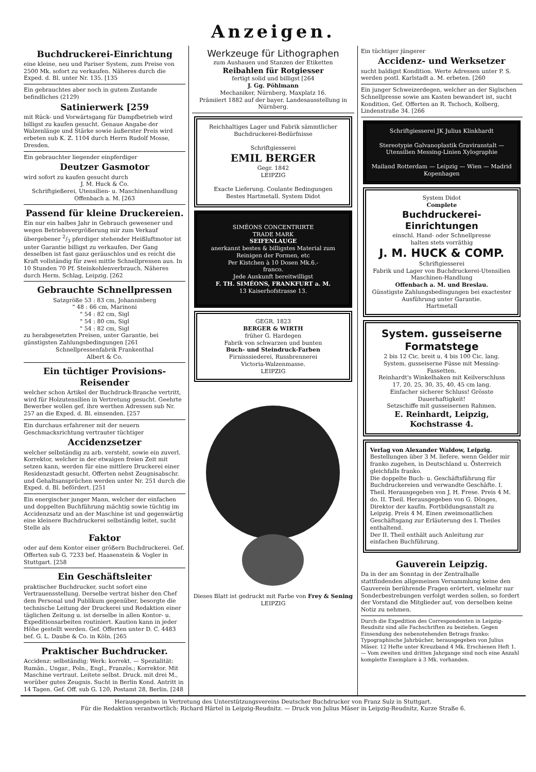Anzeigen.
Buchdruckerei-Einrichtung
eine kleine, neu und Pariser System, zum Preise von 2500 Mk. sofort zu verkaufen. Näheres durch die Exped. d. Bl. unter Nr. 135. [135
Ein gebrauchtes aber noch in gutem Zustande befindliches (2129)
Satinierwerk [259
mit Rück- und Vorwärtsgang für Dampfbetrieb wird billigst zu kaufen gesucht. Genaue Angabe der Walzenlänge und Stärke sowie äußerster Preis wird erbeten sub K. Z. 1104 durch Herrn Rudolf Mosse, Dresden.
Ein gebrauchter liegender einpferdiger
Deutzer Gasmotor
wird sofort zu kaufen gesucht durch
J. M. Huck & Co.
Schriftgießerei, Utensilien- u. Maschinenhandlung
Offenbach a. M. [263
Passend für kleine Druckereien.
Ein nur ein halbes Jahr in Gebrauch gewesener und wegen Betriebsvergrößerung mir zum Verkauf übergebener 2/3 pferdiger stehender Heißluftmotor ist unter Garantie billigst zu verkaufen. Der Gang desselben ist fast ganz geräuschlos und es reicht die Kraft vollständig für zwei mittle Schnellpressen aus. In 10 Stunden 70 Pf. Steinkohlenverbrauch. Näheres durch Herm. Schlag, Leipzig. [262
Gebrauchte Schnellpressen
Satzgröße 53 : 83 cm, Johannisberg
" 48 : 66 cm, Marinoni
" 54 : 82 cm, Sigl
" 54 : 80 cm, Sigl
" 54 : 82 cm, Sigl
zu herabgesetzten Preisen, unter Garantie, bei günstigsten Zahlungsbedingungen [261
Schnellpressenfabrik Frankenthal
Albert & Co.
Ein tüchtiger Provisions-Reisender
welcher schon Artikel der Buchdruck-Branche vertritt, wird für Holzutensilien in Vertretung gesucht. Geehrte Bewerber wollen gef. ihre werthen Adressen sub Nr. 257 an die Exped. d. Bl. einsenden. [257
Ein durchaus erfahrener mit der neuern Geschmacksrichtung vertrauter tüchtiger
Accidenzsetzer
welcher selbständig zu arb. versteht, sowie ein zuverl. Korrektor, welcher in der etwaigen freien Zeit mit setzen kann, werden für eine mittlere Druckerei einer Residenzstadt gesucht. Offerten nebst Zeugnisabschr. und Gehaltsansprüchen werden unter Nr. 251 durch die Exped. d. Bl. befördert. [251
Ein energischer junger Mann, welcher der einfachen und doppelten Buchführung mächtig sowie tüchtig im Accidenzsatz und an der Maschine ist und gegenwärtig eine kleinere Buchdruckerei selbständig leitet, sucht Stelle als
Faktor
oder auf dem Kontor einer größern Buchdruckerei. Gef. Offerten sub G. 7233 bef. Haasenstein & Vogler in Stuttgart. [258
Ein Geschäftsleiter
praktischer Buchdrucker, sucht sofort eine Vertrauensstellung. Derselbe vertrat bisher den Chef dem Personal und Publikum gegenüber, besorgte die technische Leitung der Druckerei und Redaktion einer täglichen Zeitung u. ist derselbe in allen Kontor- u. Expeditionsarbeiten routiniert. Kaution kann in jeder Höhe gestellt werden. Gef. Offerten unter D. C. 4483 bef. G. L. Daube & Co. in Köln. [265
Praktischer Buchdrucker.
Accidenz: selbständig; Werk: korrekt. — Spezialität: Rumän., Ungar., Poln., Engl., Französ.; Korrektor. Mit Maschine vertraut. Leitete selbst. Druck. mit drei M., worüber gutes Zeugnis. Sucht in Berlin Kond. Antritt in 14 Tagen. Gef. Off. sub G. 120, Postamt 28, Berlin. [248
Werkzeuge für Lithographen
zum Aushauen und Stanzen der Etiketten
Reibahlen für Rotgiesser
fertigt solid und billigst [264
J. Gg. Pöhlmann
Mechaniker, Nürnberg, Maxplatz 16.
Prämiiert 1882 auf der bayer. Landesausstellung in Nürnberg.
Reichhaltiges Lager und Fabrik sämmtlicher Buchdruckerei-Bedürfnisse
Schriftgiesserei
EMIL BERGER
Gegr. 1842
LEIPZIG
Exacte Lieferung. Coulante Bedingungen
Bestes Hartmetall. System Didot
SIMÉONS CONCENTRIRTE
TRADE MARK
SEIFENLAUGE
anerkannt bestes & billigstes Material zum Reinigen der Formen, etc
Per Kistchen à 10 Dosen Mk.6.-
franco.
Jede Auskunft bereitwilligst
F. TH. SIMÉONS, FRANKFURT a. M.
13 Kaiserhofstrasse 13.
GEGR. 1823
BERGER & WIRTH
früher G. Hardegen
Fabrik von schwarzen und bunten
Buch- und Steindruck-Farben
Firnisssiederei, Russbrennerei
Victoria-Walzenmasse.
LEIPZIG
Dieses Blatt ist gedruckt mit Farbe von Frey & Sening LEIPZIG
Ein tüchtiger jüngerer
Accidenz- und Werksetzer
sucht baldigst Kondition. Werte Adressen unter P. S. werden postl. Karlstadt a. M. erbeten. [260
Ein junger Schweizerdegen, welcher an der Siglschen Schnellpresse sowie am Kasten bewandert ist, sucht Kondition. Gef. Offerten an R. Tschoch, Kolberg, Lindenstraße 34. [266
Schriftgiesserei JK Julius Klinkhardt
Stereotypie Galvanoplastik Graviranstalt — Utensilien Messing-Linien Xylographie
Mailand Rotterdam — Leipzig — Wien — Madrid Kopenhagen
System Didot
Complete
Buchdruckerei-Einrichtungen
einschl. Hand- oder Schnellpresse
halten stets vorräthig
J. M. HUCK & COMP.
Schriftgiesserei
Fabrik und Lager von Buchdruckerei-Utensilien
Maschinen-Handlung
Offenbach a. M. und Breslau.
Günstigste Zahlungsbedingungen bei exactester Ausführung unter Garantie.
Hartmetall
System. gusseiserne Formatstege
2 bis 12 Cic. breit u. 4 bis 100 Cic. lang.
System. gusseiserne Füsse mit Messing-Fassetten.
Reinhardt's Winkelhaken mit Keilverschluss
17, 20, 25, 30, 35, 40, 45 cm lang.
Einfacher sicherer Schluss! Grösste Dauerhaftigkeit!
Setzschiffe mit gusseisernen Rahmen.
E. Reinhardt, Leipzig, Kochstrasse 4.
Verlag von Alexander Waldow, Leipzig.
Bestellungen über 3 M. liefere, wenn Gelder mir franko zugehen, in Deutschland u. Österreich gleichfalls franko.
Die doppelte Buch- u. Geschäftsführung für Buchdruckereien und verwandte Geschäfte. I. Theil. Herausgegeben von J. H. Frese. Preis 4 M.
do. II. Theil. Herausgegeben von G. Dönges, Direktor der kaufm. Fortbildungsanstalt zu Leipzig. Preis 4 M. Einen zweimonatlichen Geschäftsgang zur Erläuterung des I. Theiles enthaltend.
Der II. Theil enthält auch Anleitung zur einfachen Buchführung.
Gauverein Leipzig.
Da in der am Sonntag in der Zentralhalle stattfindenden allgemeinen Versammlung keine den Gauverein berührende Fragen erörtert, vielmehr nur Sonderbestrebungen verfolgt werden sollen, so fordert der Vorstand die Mitglieder auf, von derselben keine Notiz zu nehmen.
Durch die Expedition des Correspondenten in Leipzig-Reudnitz sind alle Fachschriften zu beziehen. Gegen Einsendung des nebenstehenden Betrags franko:
Typographische Jahrbücher, herausgegeben von Julius Mäser. 12 Hefte unter Kreuzband 4 Mk. Erschienen Heft 1. — Vom zweiten und dritten Jahrgange sind noch eine Anzahl komplette Exemplare à 3 Mk. vorhanden.
Herausgegeben in Vertretung des Unterstützungsvereins Deutscher Buchdrucker von Franz Sulz in Stuttgart.
Für die Redaktion verantwortlich: Richard Härtel in Leipzig-Reudnitz. — Druck von Julius Mäser in Leipzig-Reudnitz, Kurze Straße 6.